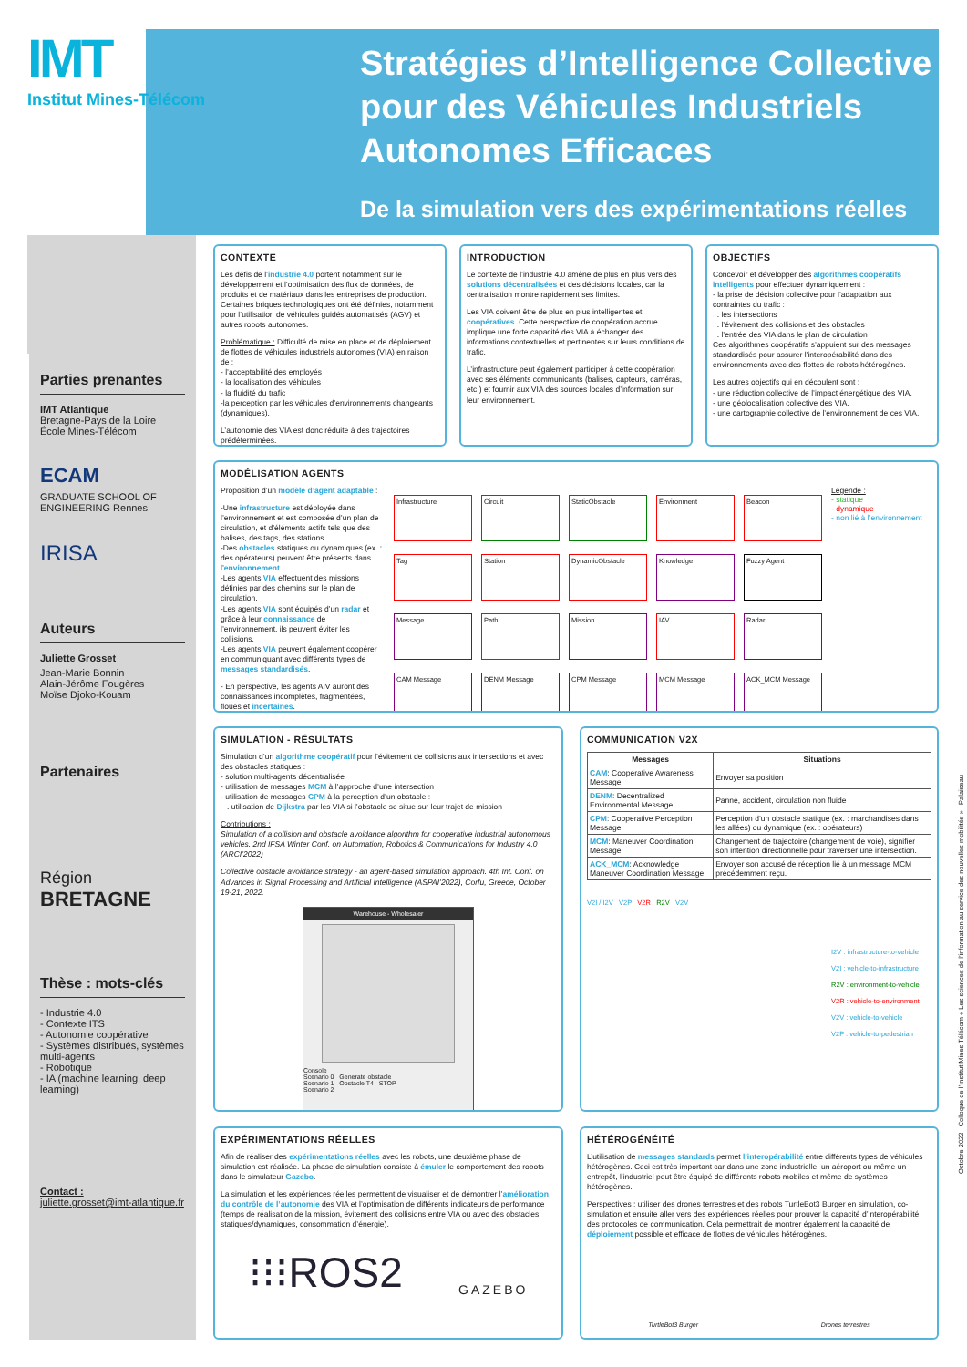IMT
Institut Mines-Télécom
Stratégies d’Intelligence Collective pour des Véhicules Industriels Autonomes Efficaces
De la simulation vers des expérimentations réelles
Parties prenantes
IMT Atlantique
Bretagne-Pays de la Loire
École Mines-Télécom
ECAM
GRADUATE SCHOOL OF ENGINEERING Rennes
IRISA
Auteurs
Juliette Grosset
Jean-Marie Bonnin
Alain-Jérôme Fougères
Moïse Djoko-Kouam
Partenaires
Région
BRETAGNE
Thèse : mots-clés
- Industrie 4.0
- Contexte ITS
- Autonomie coopérative
- Systèmes distribués, systèmes multi-agents
- Robotique
- IA (machine learning, deep learning)
Contact :
juliette.grosset@imt-atlantique.fr
CONTEXTE
Les défis de l’industrie 4.0 portent notamment sur le développement et l’optimisation des flux de données, de produits et de matériaux dans les entreprises de production. Certaines briques technologiques ont été définies, notamment pour l’utilisation de véhicules guidés automatisés (AGV) et autres robots autonomes.
Problématique : Difficulté de mise en place et de déploiement de flottes de véhicules industriels autonomes (VIA) en raison de :
- l’acceptabilité des employés
- la localisation des véhicules
- la fluidité du trafic
-la perception par les véhicules d’environnements changeants (dynamiques).
L’autonomie des VIA est donc réduite à des trajectoires prédéterminées.
INTRODUCTION
Le contexte de l’industrie 4.0 amène de plus en plus vers des solutions décentralisées et des décisions locales, car la centralisation montre rapidement ses limites.
Les VIA doivent être de plus en plus intelligentes et coopératives. Cette perspective de coopération accrue implique une forte capacité des VIA à échanger des informations contextuelles et pertinentes sur leurs conditions de trafic.
L’infrastructure peut également participer à cette coopération avec ses éléments communicants (balises, capteurs, caméras, etc.) et fournir aux VIA des sources locales d’information sur leur environnement.
OBJECTIFS
Concevoir et développer des algorithmes coopératifs intelligents pour effectuer dynamiquement :
- la prise de décision collective pour l’adaptation aux contraintes du trafic :
. les intersections
. l’évitement des collisions et des obstacles
. l’entrée des VIA dans le plan de circulation
Ces algorithmes coopératifs s’appuient sur des messages standardisés pour assurer l’interopérabilité dans des environnements avec des flottes de robots hétérogènes.
Les autres objectifs qui en découlent sont :
- une réduction collective de l’impact énergétique des VIA,
- une géolocalisation collective des VIA,
- une cartographie collective de l’environnement de ces VIA.
MODÉLISATION AGENTS
Proposition d’un modèle d’agent adaptable :
-Une infrastructure est déployée dans l’environnement et est composée d’un plan de circulation, et d’éléments actifs tels que des balises, des tags, des stations.
-Des obstacles statiques ou dynamiques (ex. : des opérateurs) peuvent être présents dans l’environnement.
-Les agents VIA effectuent des missions définies par des chemins sur le plan de circulation.
-Les agents VIA sont équipés d’un radar et grâce à leur connaissance de l’environnement, ils peuvent éviter les collisions.
-Les agents VIA peuvent également coopérer en communiquant avec différents types de messages standardisés.
- En perspective, les agents AIV auront des connaissances incomplètes, fragmentées, floues et incertaines.
Infrastructure Circuit StaticObstacle Environment Beacon Tag Station DynamicObstacle Knowledge Fuzzy Agent Message Path Mission IAV Radar CAM Message DENM Message CPM Message MCM Message ACK_MCM Message
Légende :
- statique
- dynamique
- non lié à l’environnement
SIMULATION - RÉSULTATS
Simulation d’un algorithme coopératif pour l’évitement de collisions aux intersections et avec des obstacles statiques :
- solution multi-agents décentralisée
- utilisation de messages MCM à l’approche d’une intersection
- utilisation de messages CPM à la perception d’un obstacle :
. utilisation de Dijkstra par les VIA si l’obstacle se situe sur leur trajet de mission
Contributions :
Simulation of a collision and obstacle avoidance algorithm for cooperative industrial autonomous vehicles. 2nd IFSA Winter Conf. on Automation, Robotics & Communications for Industry 4.0 (ARCI’2022)
Collective obstacle avoidance strategy - an agent-based simulation approach. 4th Int. Conf. on Advances in Signal Processing and Artificial Intelligence (ASPAI’2022), Corfu, Greece, October 19-21, 2022.
Warehouse - Wholesaler
Console
Scenario 0 Generate obstacle
Scenario 1 Obstacle T4 STOP
Scenario 2
COMMUNICATION V2X
| Messages | Situations |
| --- | --- |
| CAM : Cooperative Awareness Message | Envoyer sa position |
| DENM : Decentralized Environmental Message | Panne, accident, circulation non fluide |
| CPM : Cooperative Perception Message | Perception d’un obstacle statique (ex. : marchandises dans les allées) ou dynamique (ex. : opérateurs) |
| MCM : Maneuver Coordination Message | Changement de trajectoire (changement de voie), signifier son intention directionnelle pour traverser une intersection. |
| ACK_MCM : Acknowledge Maneuver Coordination Message | Envoyer son accusé de réception lié à un message MCM précédemment reçu. |
V2I / I2V V2P V2R R2V V2V
I2V : infrastructure-to-vehicle
V2I : vehicle-to-infrastructure
R2V : environment-to-vehicle
V2R : vehicle-to-environment
V2V : vehicle-to-vehicle
V2P : vehicle-to-pedestrian
EXPÉRIMENTATIONS RÉELLES
Afin de réaliser des expérimentations réelles avec les robots, une deuxième phase de simulation est réalisée. La phase de simulation consiste à émuler le comportement des robots dans le simulateur Gazebo.
La simulation et les expériences réelles permettent de visualiser et de démontrer l’amélioration du contrôle de l’autonomie des VIA et l’optimisation de différents indicateurs de performance (temps de réalisation de la mission, évitement des collisions entre VIA ou avec des obstacles statiques/dynamiques, consommation d’énergie).
⁝⁝⁝ROS2 GAZEBO
HÉTÉROGÉNÉITÉ
L’utilisation de messages standards permet l’interopérabilité entre différents types de véhicules hétérogènes. Ceci est très important car dans une zone industrielle, un aéroport ou même un entrepôt, l’industriel peut être équipé de différents robots mobiles et même de systèmes hétérogènes.
Perspectives : utiliser des drones terrestres et des robots TurtleBot3 Burger en simulation, co-simulation et ensuite aller vers des expériences réelles pour prouver la capacité d’interopérabilité des protocoles de communication. Cela permettrait de montrer également la capacité de déploiement possible et efficace de flottes de véhicules hétérogènes.
TurtleBot3 Burger Drones terrestres
Octobre 2022 Colloque de l’Institut Mines Télécom « Les sciences de l’information au service des nouvelles mobilités » Palaiseau